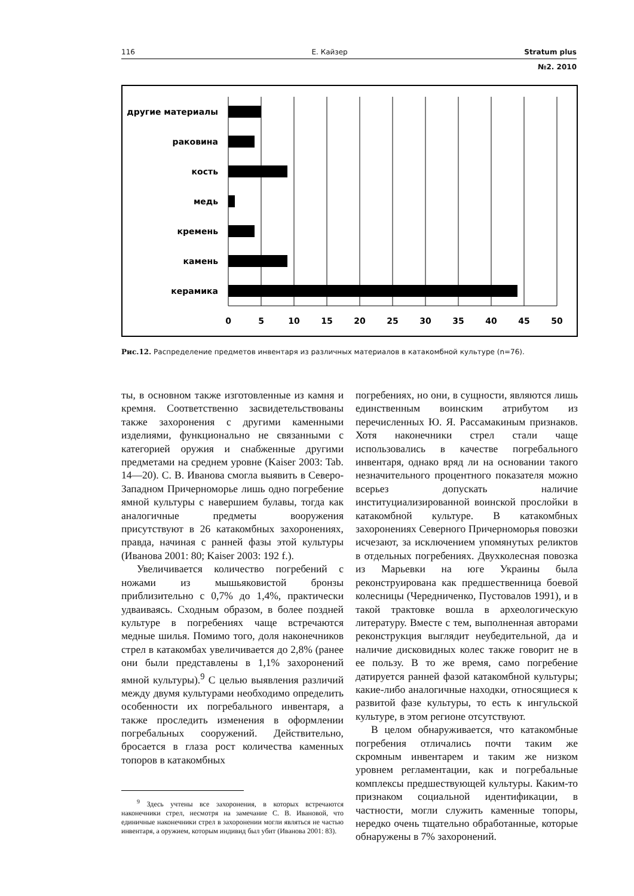116 Е. Кайзер Stratum plus
№2. 2010
другие материалы
раковина
кость
медь
кремень
камень
керамика
0
5
10
15
20
25
30
35
40
45
50
Рис.12. Распределение предметов инвентаря из различных материалов в катакомбной культуре (n=76).
ты, в основном также изготовленные из камня и кремня. Соответственно засвидетельствованы также захоронения с другими каменными изделиями, функционально не связанными с категорией оружия и снабженные другими предметами на среднем уровне (Kaiser 2003: Tab. 14—20). С. В. Иванова смогла выявить в Северо-Западном Причерноморье лишь одно погребение ямной культуры с навершием булавы, тогда как аналогичные предметы вооружения присутствуют в 26 катакомбных захоронениях, правда, начиная с ранней фазы этой культуры (Иванова 2001: 80; Kaiser 2003: 192 f.).
Увеличивается количество погребений с ножами из мышьяковистой бронзы приблизительно с 0,7% до 1,4%, практически удваиваясь. Сходным образом, в более поздней культуре в погребениях чаще встречаются медные шилья. Помимо того, доля наконечников стрел в катакомбах увеличивается до 2,8% (ранее они были представлены в 1,1% захоронений ямной культуры).<sup>9</sup> С целью выявления различий между двумя культурами необходимо определить особенности их погребального инвентаря, а также проследить изменения в оформлении погребальных сооружений. Действительно, бросается в глаза рост количества каменных топоров в катакомбных
<sup>9</sup> Здесь учтены все захоронения, в которых встречаются наконечники стрел, несмотря на замечание С. В. Ивановой, что единичные наконечники стрел в захоронении могли являться не частью инвентаря, а оружием, которым индивид был убит (Иванова 2001: 83).
погребениях, но они, в сущности, являются лишь единственным воинским атрибутом из перечисленных Ю. Я. Рассамакиным признаков. Хотя наконечники стрел стали чаще использовались в качестве погребального инвентаря, однако вряд ли на основании такого незначительного процентного показателя можно всерьез допускать наличие институциализированной воинской прослойки в катакомбной культуре. В катакомбных захоронениях Северного Причерноморья повозки исчезают, за исключением упомянутых реликтов в отдельных погребениях. Двухколесная повозка из Марьевки на юге Украины была реконструирована как предшественница боевой колесницы (Чередниченко, Пустовалов 1991), и в такой трактовке вошла в археологическую литературу. Вместе с тем, выполненная авторами реконструкция выглядит неубедительной, да и наличие дисковидных колес также говорит не в ее пользу. В то же время, само погребение датируется ранней фазой катакомбной культуры; какие-либо аналогичные находки, относящиеся к развитой фазе культуры, то есть к ингульской культуре, в этом регионе отсутствуют.
В целом обнаруживается, что катакомбные погребения отличались почти таким же скромным инвентарем и таким же низком уровнем регламентации, как и погребальные комплексы предшествующей культуры. Каким-то признаком социальной идентификации, в частности, могли служить каменные топоры, нередко очень тщательно обработанные, которые обнаружены в 7% захоронений.